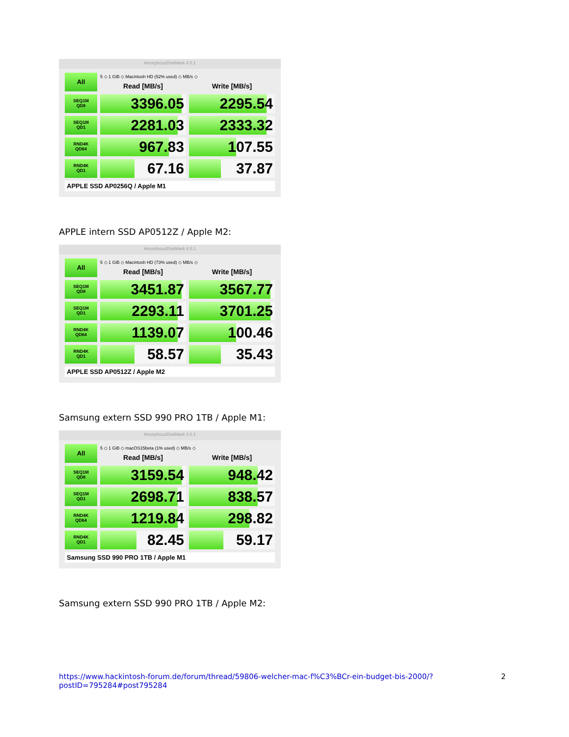AmorphousDiskMark 4.0.1
All
5 ◇ 1 GiB ◇ Macintosh HD (52% used) ◇ MB/s ◇
Read [MB/s] Write [MB/s]
SEQ1M
QD8
3396.05 2295.54
SEQ1M
QD1
2281.03 2333.32
RND4K
QD64
967.83 107.55
RND4K
QD1
67.16 37.87
APPLE SSD AP0256Q / Apple M1
APPLE intern SSD AP0512Z / Apple M2:
AmorphousDiskMark 4.0.1
All
5 ◇ 1 GiB ◇ Macintosh HD (73% used) ◇ MB/s ◇
Read [MB/s] Write [MB/s]
SEQ1M
QD8
3451.87 3567.77
SEQ1M
QD1
2293.11 3701.25
RND4K
QD64
1139.07 100.46
RND4K
QD1
58.57 35.43
APPLE SSD AP0512Z / Apple M2
Samsung extern SSD 990 PRO 1TB / Apple M1:
AmorphousDiskMark 4.0.1
All
5 ◇ 1 GiB ◇ macOS15beta (1% used) ◇ MB/s ◇
Read [MB/s] Write [MB/s]
SEQ1M
QD8
3159.54 948.42
SEQ1M
QD1
2698.71 838.57
RND4K
QD64
1219.84 298.82
RND4K
QD1
82.45 59.17
Samsung SSD 990 PRO 1TB / Apple M1
Samsung extern SSD 990 PRO 1TB / Apple M2:
https://www.hackintosh-forum.de/forum/thread/59806-welcher-mac-f%C3%BCr-ein-budget-bis-2000/?postID=795284#post795284 2